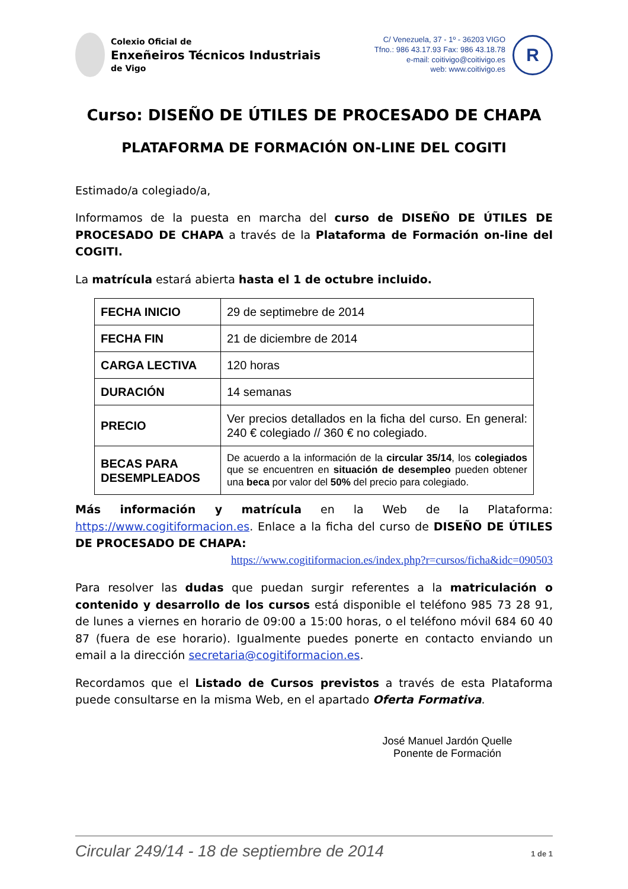Colexio Oficial de
Enxeñeiros Técnicos Industriais
de Vigo
C/ Venezuela, 37 - 1º - 36203 VIGO
Tfno.: 986 43.17.93 Fax: 986 43.18.78
e-mail: coitivigo@coitivigo.es
web: www.coitivigo.es
R
Curso: DISEÑO DE ÚTILES DE PROCESADO DE CHAPA
PLATAFORMA DE FORMACIÓN ON-LINE DEL COGITI
Estimado/a colegiado/a,
Informamos de la puesta en marcha del curso de DISEÑO DE ÚTILES DE PROCESADO DE CHAPA a través de la Plataforma de Formación on-line del COGITI.
La matrícula estará abierta hasta el 1 de octubre incluido.
| FECHA INICIO | 29 de septimebre de 2014 |
| FECHA FIN | 21 de diciembre de 2014 |
| CARGA LECTIVA | 120 horas |
| DURACIÓN | 14 semanas |
| PRECIO | Ver precios detallados en la ficha del curso. En general: 240 € colegiado // 360 € no colegiado. |
| BECAS PARA DESEMPLEADOS | De acuerdo a la información de la circular 35/14 , los colegiados que se encuentren en situación de desempleo pueden obtener una beca por valor del 50% del precio para colegiado. |
Más información y matrícula en la Web de la Plataforma: https://www.cogitiformacion.es. Enlace a la ficha del curso de DISEÑO DE ÚTILES DE PROCESADO DE CHAPA:
https://www.cogitiformacion.es/index.php?r=cursos/ficha&idc=090503
Para resolver las dudas que puedan surgir referentes a la matriculación o contenido y desarrollo de los cursos está disponible el teléfono 985 73 28 91, de lunes a viernes en horario de 09:00 a 15:00 horas, o el teléfono móvil 684 60 40 87 (fuera de ese horario). Igualmente puedes ponerte en contacto enviando un email a la dirección secretaria@cogitiformacion.es.
Recordamos que el Listado de Cursos previstos a través de esta Plataforma puede consultarse en la misma Web, en el apartado Oferta Formativa.
José Manuel Jardón Quelle
Ponente de Formación
Circular 249/14 - 18 de septiembre de 2014 1 de 1